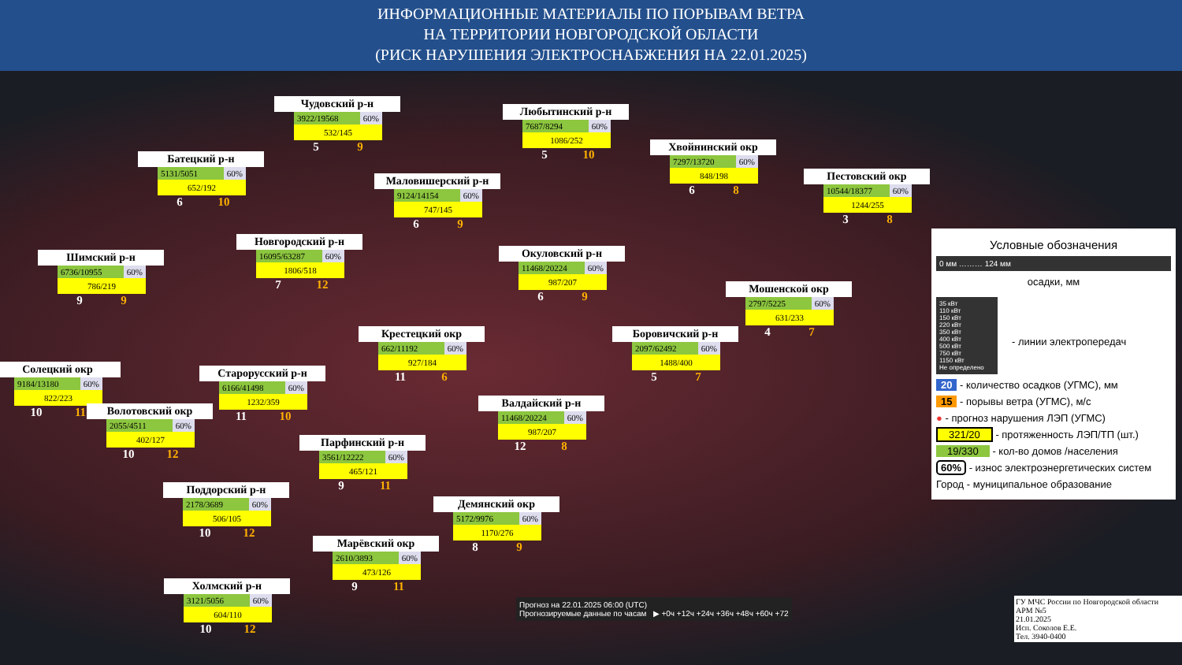ИНФОРМАЦИОННЫЕ МАТЕРИАЛЫ ПО ПОРЫВАМ ВЕТРА
НА ТЕРРИТОРИИ НОВГОРОДСКОЙ ОБЛАСТИ
(РИСК НАРУШЕНИЯ ЭЛЕКТРОСНАБЖЕНИЯ НА 22.01.2025)
Чудовский р-н
3922/19568 60%
532/145
5 9
Любытинский р-н
7687/8294 60%
1086/252
5 10
Батецкий р-н
5131/5051 60%
652/192
6 10
Хвойнинский окр
7297/13720 60%
848/198
6 8
Маловишерский р-н
9124/14154 60%
747/145
6 9
Пестовский окр
10544/18377 60%
1244/255
3 8
Новгородский р-н
16095/63287 60%
1806/518
7 12
Шимский р-н
6736/10955 60%
786/219
9 9
Окуловский р-н
11468/20224 60%
987/207
6 9
Мошенской окр
2797/5225 60%
631/233
4 7
Крестецкий окр
662/11192 60%
927/184
11 6
Боровичский р-н
2097/62492 60%
1488/400
5 7
Солецкий окр
9184/13180 60%
822/223
10 11
Старорусский р-н
6166/41498 60%
1232/359
11 10
Волотовский окр
2055/4511 60%
402/127
10 12
Валдайский р-н
11468/20224 60%
987/207
12 8
Парфинский р-н
3561/12222 60%
465/121
9 11
Поддорский р-н
2178/3689 60%
506/105
10 12
Демянский окр
5172/9976 60%
1170/276
8 9
Марёвский окр
2610/3893 60%
473/126
9 11
Холмский р-н
3121/5056 60%
604/110
10 12
Условные обозначения
0 мм ……… 124 мм
осадки, мм
35 кВт
110 кВт
150 кВт
220 кВт
350 кВт
400 кВт
500 кВт
750 кВт
1150 кВт
Не определено
- линии электропередач
20 - количество осадков (УГМС), мм
15 - порывы ветра (УГМС), м/с
● - прогноз нарушения ЛЭП (УГМС)
321/20 - протяженность ЛЭП/ТП (шт.)
19/330 - кол-во домов /населения
60% - износ электроэнергетических систем
Город - муниципальное образование
Прогноз на 22.01.2025 06:00 (UTC)
Прогнозируемые данные по часам ▶ +0ч +12ч +24ч +36ч +48ч +60ч +72
ГУ МЧС России по Новгородской области
АРМ №5
21.01.2025
Исп. Соколов Е.Е.
Тел. 3940-0400